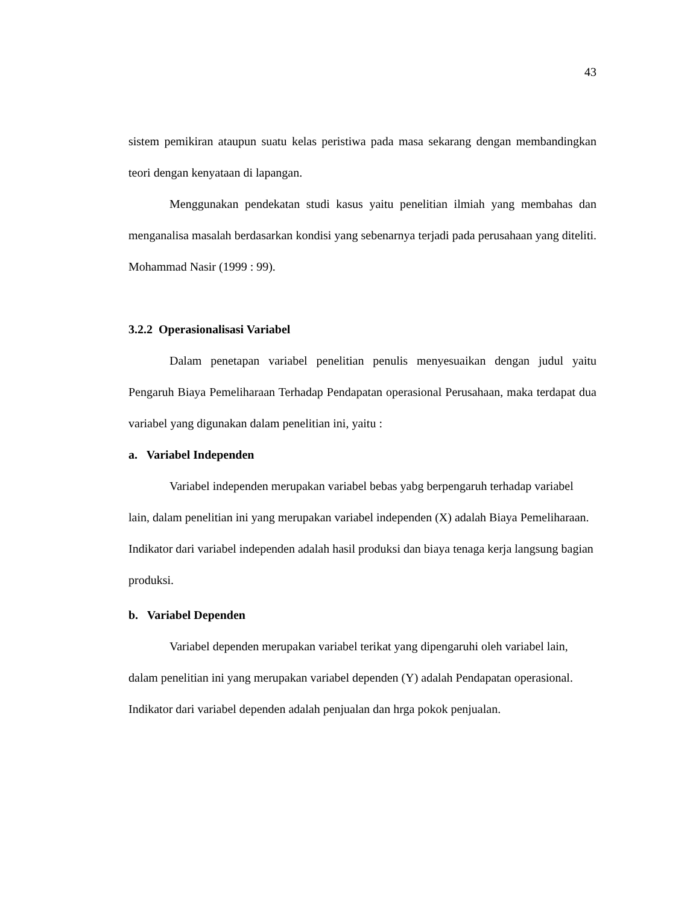43
sistem pemikiran ataupun suatu kelas peristiwa pada masa sekarang dengan membandingkan teori dengan kenyataan di lapangan.
Menggunakan pendekatan studi kasus yaitu penelitian ilmiah yang membahas dan menganalisa masalah berdasarkan kondisi yang sebenarnya terjadi pada perusahaan yang diteliti. Mohammad Nasir (1999 : 99).
3.2.2 Operasionalisasi Variabel
Dalam penetapan variabel penelitian penulis menyesuaikan dengan judul yaitu Pengaruh Biaya Pemeliharaan Terhadap Pendapatan operasional Perusahaan, maka terdapat dua variabel yang digunakan dalam penelitian ini, yaitu :
a. Variabel Independen
Variabel independen merupakan variabel bebas yabg berpengaruh terhadap variabel lain, dalam penelitian ini yang merupakan variabel independen (X) adalah Biaya Pemeliharaan. Indikator dari variabel independen adalah hasil produksi dan biaya tenaga kerja langsung bagian produksi.
b. Variabel Dependen
Variabel dependen merupakan variabel terikat yang dipengaruhi oleh variabel lain, dalam penelitian ini yang merupakan variabel dependen (Y) adalah Pendapatan operasional. Indikator dari variabel dependen adalah penjualan dan hrga pokok penjualan.